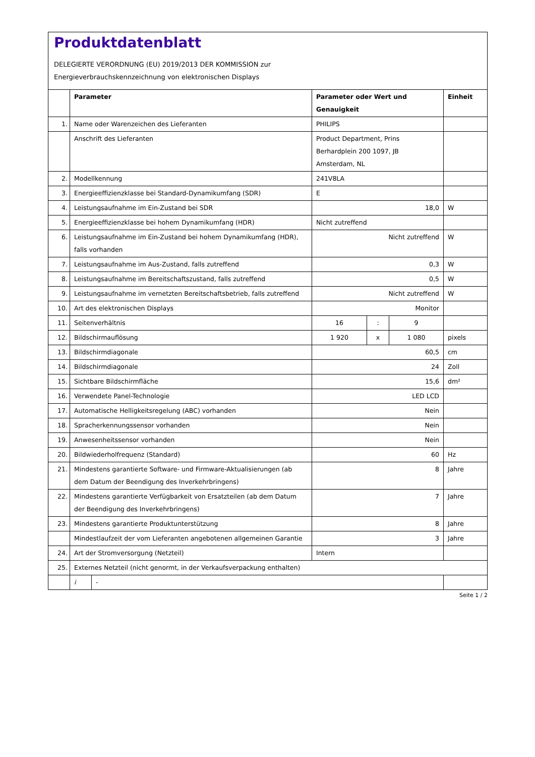Produktdatenblatt
DELEGIERTE VERORDNUNG (EU) 2019/2013 DER KOMMISSION zur
Energieverbrauchskennzeichnung von elektronischen Displays
| | Parameter | | Parameter oder Wert und Genauigkeit | | | Einheit |
| --- | --- | --- | --- | --- | --- | --- |
| 1. | Name oder Warenzeichen des Lieferanten | | PHILIPS | | | |
| | Anschrift des Lieferanten | | Product Department, Prins Berhardplein 200 1097, JB Amsterdam, NL | | | |
| 2. | Modellkennung | | 241V8LA | | | |
| 3. | Energieeffizienzklasse bei Standard-Dynamikumfang (SDR) | | E | | | |
| 4. | Leistungsaufnahme im Ein-Zustand bei SDR | | 18,0 | | | W |
| 5. | Energieeffizienzklasse bei hohem Dynamikumfang (HDR) | | Nicht zutreffend | | | |
| 6. | Leistungsaufnahme im Ein-Zustand bei hohem Dynamikumfang (HDR), falls vorhanden | | Nicht zutreffend | | | W |
| 7. | Leistungsaufnahme im Aus-Zustand, falls zutreffend | | 0,3 | | | W |
| 8. | Leistungsaufnahme im Bereitschaftszustand, falls zutreffend | | 0,5 | | | W |
| 9. | Leistungsaufnahme im vernetzten Bereitschaftsbetrieb, falls zutreffend | | Nicht zutreffend | | | W |
| 10. | Art des elektronischen Displays | | Monitor | | | |
| 11. | Seitenverhältnis | | 16 | : | 9 | |
| 12. | Bildschirmauflösung | | 1 920 | x | 1 080 | pixels |
| 13. | Bildschirmdiagonale | | 60,5 | | | cm |
| 14. | Bildschirmdiagonale | | 24 | | | Zoll |
| 15. | Sichtbare Bildschirmfläche | | 15,6 | | | dm² |
| 16. | Verwendete Panel-Technologie | | LED LCD | | | |
| 17. | Automatische Helligkeitsregelung (ABC) vorhanden | | Nein | | | |
| 18. | Spracherkennungssensor vorhanden | | Nein | | | |
| 19. | Anwesenheitssensor vorhanden | | Nein | | | |
| 20. | Bildwiederholfrequenz (Standard) | | 60 | | | Hz |
| 21. | Mindestens garantierte Software- und Firmware-Aktualisierungen (ab dem Datum der Beendigung des Inverkehrbringens) | | 8 | | | Jahre |
| 22. | Mindestens garantierte Verfügbarkeit von Ersatzteilen (ab dem Datum der Beendigung des Inverkehrbringens) | | 7 | | | Jahre |
| 23. | Mindestens garantierte Produktunterstützung | | 8 | | | Jahre |
| | Mindestlaufzeit der vom Lieferanten angebotenen allgemeinen Garantie | | 3 | | | Jahre |
| 24. | Art der Stromversorgung (Netzteil) | | Intern | | | |
| 25. | Externes Netzteil (nicht genormt, in der Verkaufsverpackung enthalten) | | | | | |
| | i | - | | | | |
Seite 1 / 2